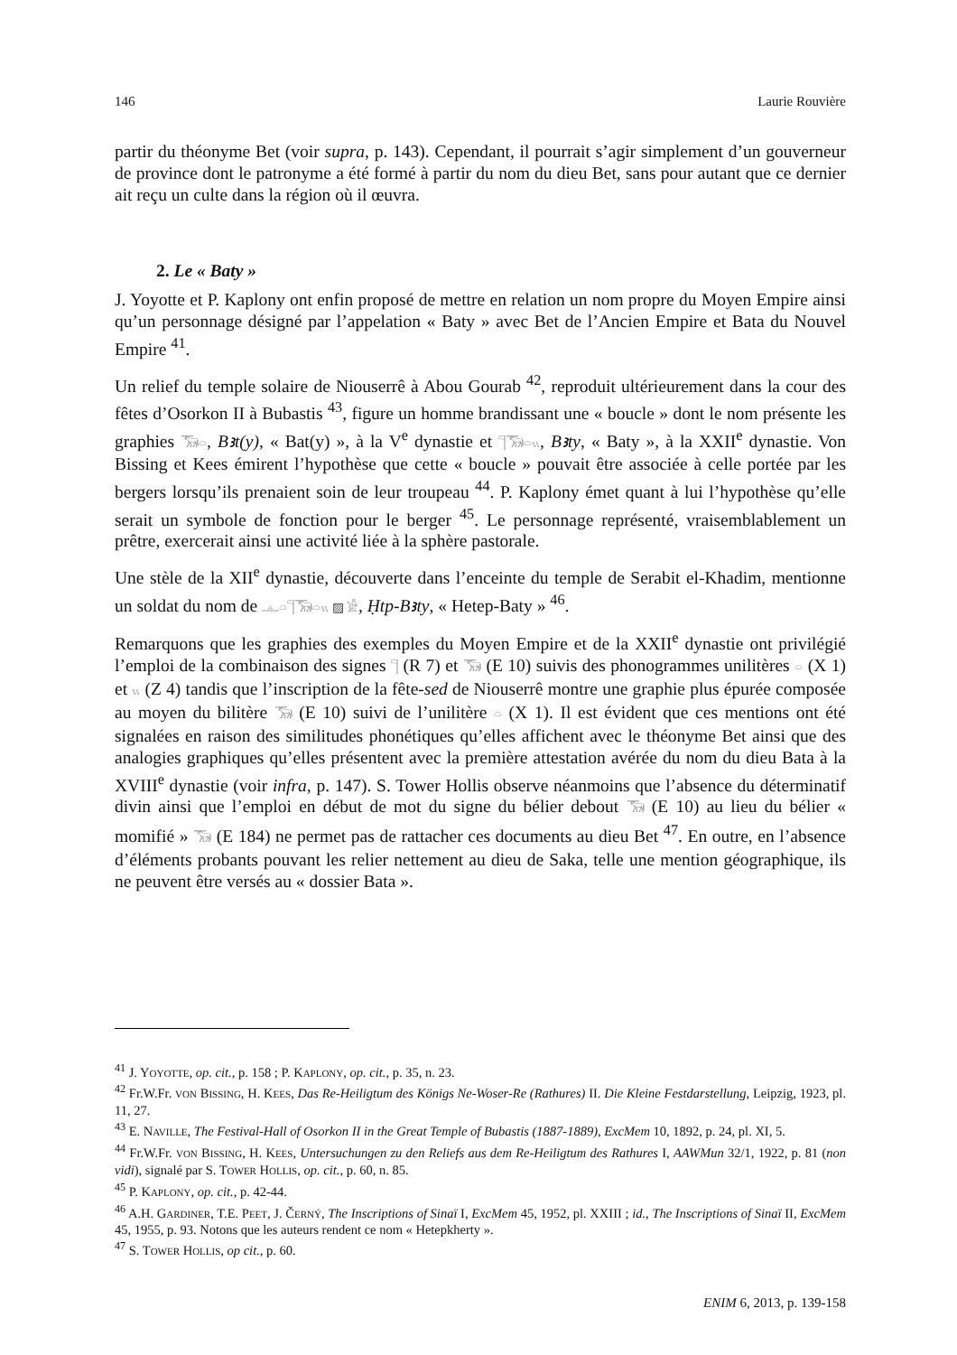146 Laurie Rouvière
partir du théonyme Bet (voir supra, p. 143). Cependant, il pourrait s’agir simplement d’un gouverneur de province dont le patronyme a été formé à partir du nom du dieu Bet, sans pour autant que ce dernier ait reçu un culte dans la région où il œuvra.
2. Le « Baty »
J. Yoyotte et P. Kaplony ont enfin proposé de mettre en relation un nom propre du Moyen Empire ainsi qu’un personnage désigné par l’appelation « Baty » avec Bet de l’Ancien Empire et Bata du Nouvel Empire <sup>41</sup>.
Un relief du temple solaire de Niouserrê à Abou Gourab <sup>42</sup>, reproduit ultérieurement dans la cour des fêtes d’Osorkon II à Bubastis <sup>43</sup>, figure un homme brandissant une « boucle » dont le nom présente les graphies 𓃝𓏏, Bꜣt(y), « Bat(y) », à la V<sup>e</sup> dynastie et 𓊹𓃝𓏏𓏭, Bꜣty, « Baty », à la XXII<sup>e</sup> dynastie. Von Bissing et Kees émirent l’hypothèse que cette « boucle » pouvait être associée à celle portée par les bergers lorsqu’ils prenaient soin de leur troupeau <sup>44</sup>. P. Kaplony émet quant à lui l’hypothèse qu’elle serait un symbole de fonction pour le berger <sup>45</sup>. Le personnage représenté, vraisemblablement un prêtre, exercerait ainsi une activité liée à la sphère pastorale.
Une stèle de la XII<sup>e</sup> dynastie, découverte dans l’enceinte du temple de Serabit el-Khadim, mentionne un soldat du nom de 𓊵𓏏𓊹𓃝𓏏𓏭 ▨ 𓀀, Ḥtp-Bꜣty, « Hetep-Baty » <sup>46</sup>.
Remarquons que les graphies des exemples du Moyen Empire et de la XXII<sup>e</sup> dynastie ont privilégié l’emploi de la combinaison des signes 𓊹 (R 7) et 𓃝 (E 10) suivis des phonogrammes unilitères 𓏏 (X 1) et 𓏭 (Z 4) tandis que l’inscription de la fête-sed de Niouserrê montre une graphie plus épurée composée au moyen du bilitère 𓃝 (E 10) suivi de l’unilitère 𓏏 (X 1). Il est évident que ces mentions ont été signalées en raison des similitudes phonétiques qu’elles affichent avec le théonyme Bet ainsi que des analogies graphiques qu’elles présentent avec la première attestation avérée du nom du dieu Bata à la XVIII<sup>e</sup> dynastie (voir infra, p. 147). S. Tower Hollis observe néanmoins que l’absence du déterminatif divin ainsi que l’emploi en début de mot du signe du bélier debout 𓃝 (E 10) au lieu du bélier « momifié » 𓃞 (E 184) ne permet pas de rattacher ces documents au dieu Bet <sup>47</sup>. En outre, en l’absence d’éléments probants pouvant les relier nettement au dieu de Saka, telle une mention géographique, ils ne peuvent être versés au « dossier Bata ».
<sup>41</sup> J. YOYOTTE, op. cit., p. 158 ; P. KAPLONY, op. cit., p. 35, n. 23.
<sup>42</sup> Fr.W.Fr. VON BISSING, H. KEES, Das Re-Heiligtum des Königs Ne-Woser-Re (Rathures) II. Die Kleine Festdarstellung, Leipzig, 1923, pl. 11, 27.
<sup>43</sup> E. NAVILLE, The Festival-Hall of Osorkon II in the Great Temple of Bubastis (1887-1889), ExcMem 10, 1892, p. 24, pl. XI, 5.
<sup>44</sup> Fr.W.Fr. VON BISSING, H. KEES, Untersuchungen zu den Reliefs aus dem Re-Heiligtum des Rathures I, AAWMun 32/1, 1922, p. 81 (non vidi), signalé par S. TOWER HOLLIS, op. cit., p. 60, n. 85.
<sup>45</sup> P. KAPLONY, op. cit., p. 42-44.
<sup>46</sup> A.H. GARDINER, T.E. PEET, J. ČERNÝ, The Inscriptions of Sinaï I, ExcMem 45, 1952, pl. XXIII ; id., The Inscriptions of Sinaï II, ExcMem 45, 1955, p. 93. Notons que les auteurs rendent ce nom « Hetepkherty ».
<sup>47</sup> S. TOWER HOLLIS, op cit., p. 60.
ENIM 6, 2013, p. 139-158